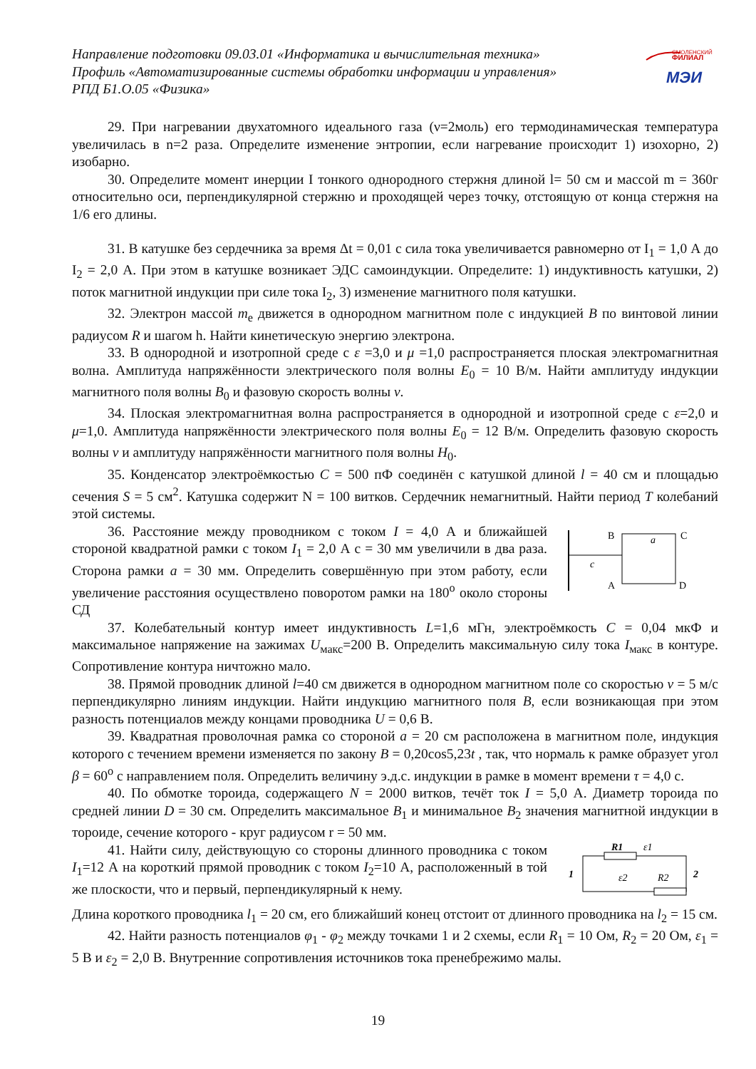Направление подготовки 09.03.01 «Информатика и вычислительная техника»
Профиль «Автоматизированные системы обработки информации и управления»
РПД Б1.О.05 «Физика»
СМОЛЕНСКИЙ
ФИЛИАЛ
МЭИ
29. При нагревании двухатомного идеального газа (ν=2моль) его термодинамическая температура увеличилась в n=2 раза. Определите изменение энтропии, если нагревание происходит 1) изохорно, 2) изобарно.
30. Определите момент инерции I тонкого однородного стержня длиной l= 50 см и массой m = 360г относительно оси, перпендикулярной стержню и проходящей через точку, отстоящую от конца стержня на 1/6 его длины.
31. В катушке без сердечника за время Δt = 0,01 с сила тока увеличивается равномерно от I<sub>1</sub> = 1,0 А до I<sub>2</sub> = 2,0 А. При этом в катушке возникает ЭДС самоиндукции. Определите: 1) индуктивность катушки, 2) поток магнитной индукции при силе тока I<sub>2</sub>, 3) изменение магнитного поля катушки.
32. Электрон массой m<sub>e</sub> движется в однородном магнитном поле с индукцией B по винтовой линии радиусом R и шагом h. Найти кинетическую энергию электрона.
33. В однородной и изотропной среде с ε =3,0 и μ =1,0 распространяется плоская электромагнитная волна. Амплитуда напряжённости электрического поля волны E<sub>0</sub> = 10 В/м. Найти амплитуду индукции магнитного поля волны B<sub>0</sub> и фазовую скорость волны v.
34. Плоская электромагнитная волна распространяется в однородной и изотропной среде с ε=2,0 и μ=1,0. Амплитуда напряжённости электрического поля волны E<sub>0</sub> = 12 В/м. Определить фазовую скорость волны v и амплитуду напряжённости магнитного поля волны H<sub>0</sub>.
35. Конденсатор электроёмкостью C = 500 пФ соединён с катушкой длиной l = 40 см и площадью сечения S = 5 см<sup>2</sup>. Катушка содержит N = 100 витков. Сердечник немагнитный. Найти период T колебаний этой системы.
36. Расстояние между проводником с током I = 4,0 А и ближайшей стороной квадратной рамки с током I<sub>1</sub> = 2,0 А с = 30 мм увеличили в два раза. Сторона рамки a = 30 мм. Определить совершённую при этом работу, если увеличение расстояния осуществлено поворотом рамки на 180<sup>о</sup> около стороны СД
B
a
C
c
A
D
37. Колебательный контур имеет индуктивность L=1,6 мГн, электроёмкость C = 0,04 мкФ и максимальное напряжение на зажимах U<sub>макс</sub>=200 В. Определить максимальную силу тока I<sub>макс</sub> в контуре. Сопротивление контура ничтожно мало.
38. Прямой проводник длиной l=40 см движется в однородном магнитном поле со скоростью v = 5 м/с перпендикулярно линиям индукции. Найти индукцию магнитного поля B, если возникающая при этом разность потенциалов между концами проводника U = 0,6 В.
39. Квадратная проволочная рамка со стороной a = 20 см расположена в магнитном поле, индукция которого с течением времени изменяется по закону B = 0,20cos5,23t , так, что нормаль к рамке образует угол β = 60<sup>о</sup> с направлением поля. Определить величину э.д.с. индукции в рамке в момент времени τ = 4,0 с.
40. По обмотке тороида, содержащего N = 2000 витков, течёт ток I = 5,0 А. Диаметр тороида по средней линии D = 30 см. Определить максимальное B<sub>1</sub> и минимальное B<sub>2</sub> значения магнитной индукции в тороиде, сечение которого - круг радиусом r = 50 мм.
41. Найти силу, действующую со стороны длинного проводника с током I<sub>1</sub>=12 А на короткий прямой проводник с током I<sub>2</sub>=10 А, расположенный в той же плоскости, что и первый, перпендикулярный к нему.
R1
ε1
1
2
ε2
R2
Длина короткого проводника l<sub>1</sub> = 20 см, его ближайший конец отстоит от длинного проводника на l<sub>2</sub> = 15 см.
42. Найти разность потенциалов φ<sub>1</sub> - φ<sub>2</sub> между точками 1 и 2 схемы, если R<sub>1</sub> = 10 Ом, R<sub>2</sub> = 20 Ом, ε<sub>1</sub> = 5 В и ε<sub>2</sub> = 2,0 В. Внутренние сопротивления источников тока пренебрежимо малы.
19